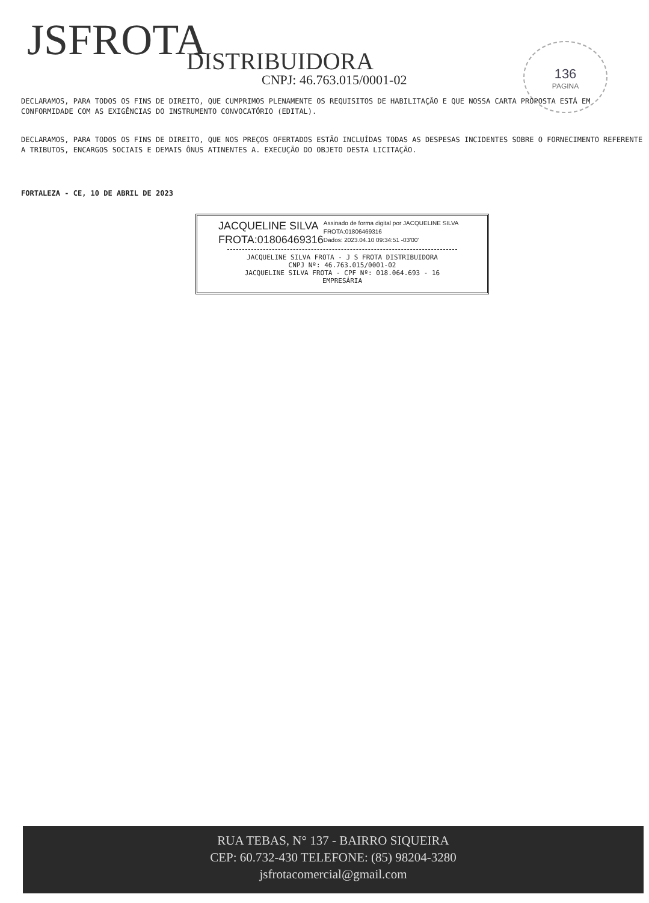JSFROTA DISTRIBUIDORA
CNPJ: 46.763.015/0001-02
136
PAGINA
DECLARAMOS, PARA TODOS OS FINS DE DIREITO, QUE CUMPRIMOS PLENAMENTE OS REQUISITOS DE HABILITAÇÃO E QUE NOSSA CARTA PROPOSTA ESTÁ EM CONFORMIDADE COM AS EXIGÊNCIAS DO INSTRUMENTO CONVOCATÓRIO (EDITAL).
DECLARAMOS, PARA TODOS OS FINS DE DIREITO, QUE NOS PREÇOS OFERTADOS ESTÃO INCLUÍDAS TODAS AS DESPESAS INCIDENTES SOBRE O FORNECIMENTO REFERENTE A TRIBUTOS, ENCARGOS SOCIAIS E DEMAIS ÔNUS ATINENTES A. EXECUÇÃO DO OBJETO DESTA LICITAÇÃO.
FORTALEZA - CE, 10 DE ABRIL DE 2023
JACQUELINE SILVA FROTA:01806469316
Assinado de forma digital por JACQUELINE SILVA FROTA:01806469316
Dados: 2023.04.10 09:34:51 -03'00'
JACQUELINE SILVA FROTA - J S FROTA DISTRIBUIDORA
CNPJ Nº: 46.763.015/0001-02
JACQUELINE SILVA FROTA - CPF Nº: 018.064.693 - 16
EMPRESÁRIA
RUA TEBAS, N° 137 - BAIRRO SIQUEIRA
CEP: 60.732-430 TELEFONE: (85) 98204-3280
jsfrotacomercial@gmail.com